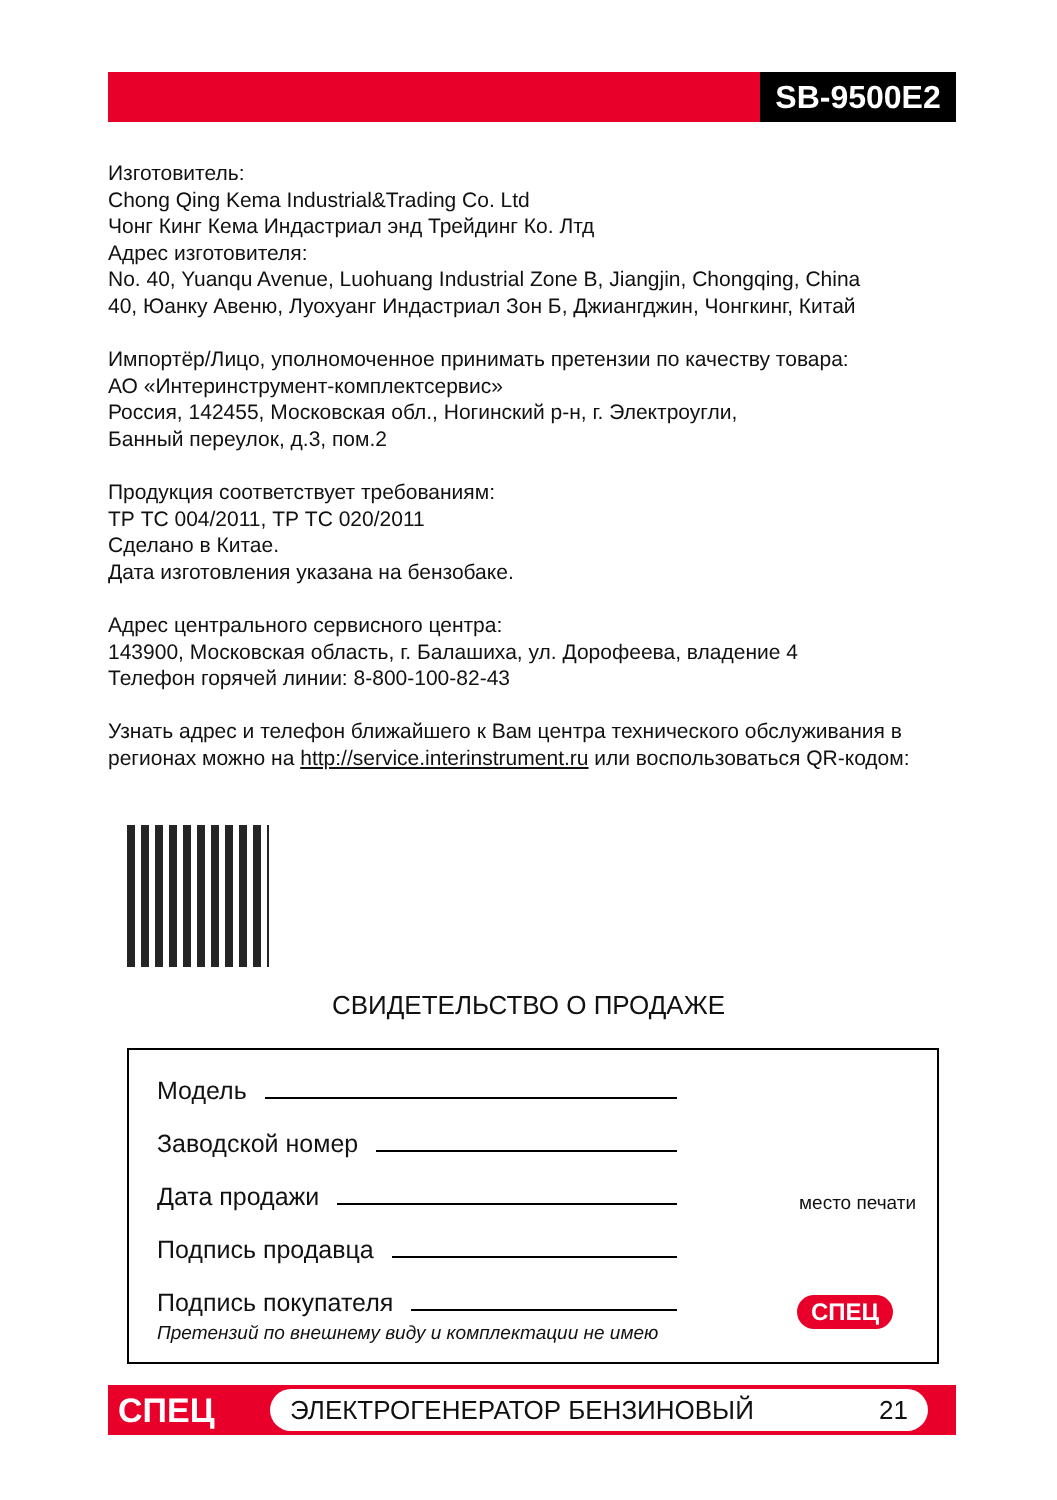SB-9500E2
Изготовитель:
Chong Qing Kema Industrial&Trading Co. Ltd
Чонг Кинг Кема Индастриал энд Трейдинг Ко. Лтд
Адрес изготовителя:
No. 40, Yuanqu Avenue, Luohuang Industrial Zone B, Jiangjin, Chongqing, China
40, Юанку Авеню, Луохуанг Индастриал Зон Б, Джиангджин, Чонгкинг, Китай
Импортёр/Лицо, уполномоченное принимать претензии по качеству товара:
АО «Интеринструмент-комплектсервис»
Россия, 142455, Московская обл., Ногинский р-н, г. Электроугли,
Банный переулок, д.3, пом.2
Продукция соответствует требованиям:
ТР ТС 004/2011, ТР ТС 020/2011
Сделано в Китае.
Дата изготовления указана на бензобаке.
Адрес центрального сервисного центра:
143900, Московская область, г. Балашиха, ул. Дорофеева, владение 4
Телефон горячей линии: 8-800-100-82-43
Узнать адрес и телефон ближайшего к Вам центра технического обслуживания в регионах можно на http://service.interinstrument.ru или воспользоваться QR-кодом:
СВИДЕТЕЛЬСТВО О ПРОДАЖЕ
Модель
Заводской номер
Дата продажи
Подпись продавца
Подпись покупателя
Претензий по внешнему виду и комплектации не имею
место печати
СПЕЦ
СПЕЦ ЭЛЕКТРОГЕНЕРАТОР БЕНЗИНОВЫЙ 21